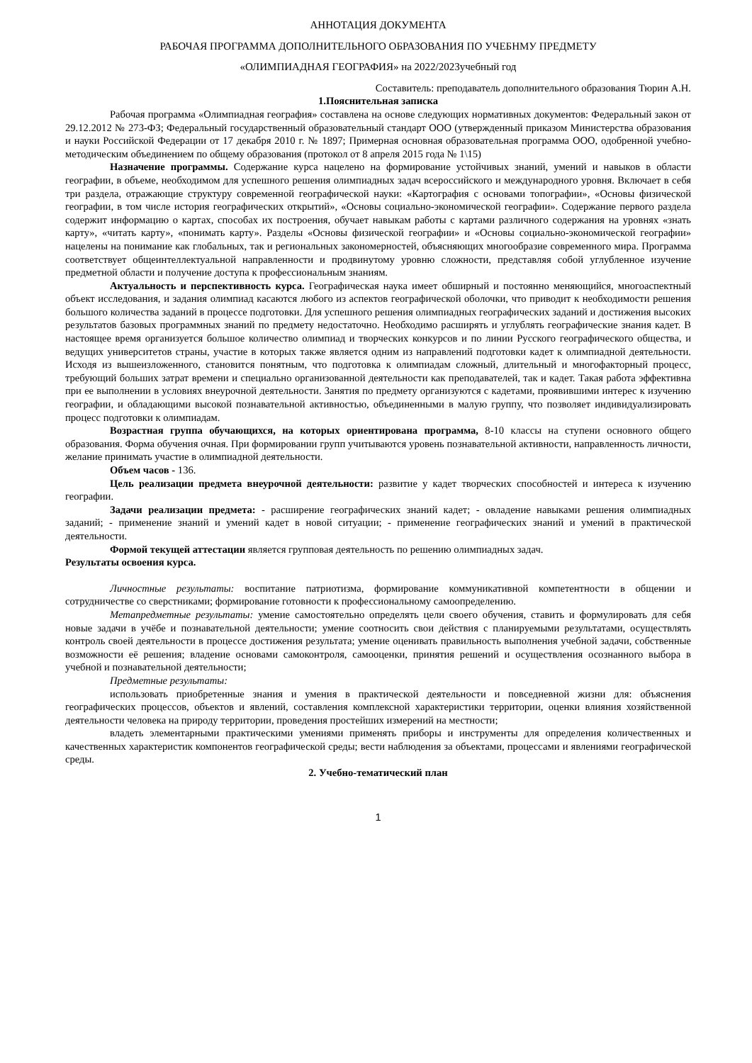АННОТАЦИЯ ДОКУМЕНТА
РАБОЧАЯ ПРОГРАММА ДОПОЛНИТЕЛЬНОГО ОБРАЗОВАНИЯ ПО УЧЕБНМУ ПРЕДМЕТУ
«ОЛИМПИАДНАЯ ГЕОГРАФИЯ» на 2022/2023учебный год
Составитель: преподаватель дополнительного образования Тюрин А.Н.
1.Пояснительная записка
Рабочая программа «Олимпиадная география» составлена на основе следующих нормативных документов: Федеральный закон от 29.12.2012 № 273-ФЗ; Федеральный государственный образовательный стандарт ООО (утвержденный приказом Министерства образования и науки Российской Федерации от 17 декабря 2010 г. № 1897; Примерная основная образовательная программа ООО, одобренной учебно-методическим объединением по общему образования (протокол от 8 апреля 2015 года № 1\15)
Назначение программы. Содержание курса нацелено на формирование устойчивых знаний, умений и навыков в области географии, в объеме, необходимом для успешного решения олимпиадных задач всероссийского и международного уровня. Включает в себя три раздела, отражающие структуру современной географической науки: «Картография с основами топографии», «Основы физической географии, в том числе история географических открытий», «Основы социально-экономической географии». Содержание первого раздела содержит информацию о картах, способах их построения, обучает навыкам работы с картами различного содержания на уровнях «знать карту», «читать карту», «понимать карту». Разделы «Основы физической географии» и «Основы социально-экономической географии» нацелены на понимание как глобальных, так и региональных закономерностей, объясняющих многообразие современного мира. Программа соответствует общеинтеллектуальной направленности и продвинутому уровню сложности, представляя собой углубленное изучение предметной области и получение доступа к профессиональным знаниям.
Актуальность и перспективность курса. Географическая наука имеет обширный и постоянно меняющийся, многоаспектный объект исследования, и задания олимпиад касаются любого из аспектов географической оболочки, что приводит к необходимости решения большого количества заданий в процессе подготовки. Для успешного решения олимпиадных географических заданий и достижения высоких результатов базовых программных знаний по предмету недостаточно. Необходимо расширять и углублять географические знания кадет. В настоящее время организуется большое количество олимпиад и творческих конкурсов и по линии Русского географического общества, и ведущих университетов страны, участие в которых также является одним из направлений подготовки кадет к олимпиадной деятельности. Исходя из вышеизложенного, становится понятным, что подготовка к олимпиадам сложный, длительный и многофакторный процесс, требующий больших затрат времени и специально организованной деятельности как преподавателей, так и кадет. Такая работа эффективна при ее выполнении в условиях внеурочной деятельности. Занятия по предмету организуются с кадетами, проявившими интерес к изучению географии, и обладающими высокой познавательной активностью, объединенными в малую группу, что позволяет индивидуализировать процесс подготовки к олимпиадам.
Возрастная группа обучающихся, на которых ориентирована программа, 8-10 классы на ступени основного общего образования. Форма обучения очная. При формировании групп учитываются уровень познавательной активности, направленность личности, желание принимать участие в олимпиадной деятельности.
Объем часов - 136.
Цель реализации предмета внеурочной деятельности: развитие у кадет творческих способностей и интереса к изучению географии.
Задачи реализации предмета: - расширение географических знаний кадет; - овладение навыками решения олимпиадных заданий; - применение знаний и умений кадет в новой ситуации; - применение географических знаний и умений в практической деятельности.
Формой текущей аттестации является групповая деятельность по решению олимпиадных задач.
Результаты освоения курса.
Личностные результаты: воспитание патриотизма, формирование коммуникативной компетентности в общении и сотрудничестве со сверстниками; формирование готовности к профессиональному самоопределению.
Метапредметные результаты: умение самостоятельно определять цели своего обучения, ставить и формулировать для себя новые задачи в учёбе и познавательной деятельности; умение соотносить свои действия с планируемыми результатами, осуществлять контроль своей деятельности в процессе достижения результата; умение оценивать правильность выполнения учебной задачи, собственные возможности её решения; владение основами самоконтроля, самооценки, принятия решений и осуществления осознанного выбора в учебной и познавательной деятельности;
Предметные результаты:
использовать приобретенные знания и умения в практической деятельности и повседневной жизни для: объяснения географических процессов, объектов и явлений, составления комплексной характеристики территории, оценки влияния хозяйственной деятельности человека на природу территории, проведения простейших измерений на местности;
владеть элементарными практическими умениями применять приборы и инструменты для определения количественных и качественных характеристик компонентов географической среды; вести наблюдения за объектами, процессами и явлениями географической среды.
2. Учебно-тематический план
1